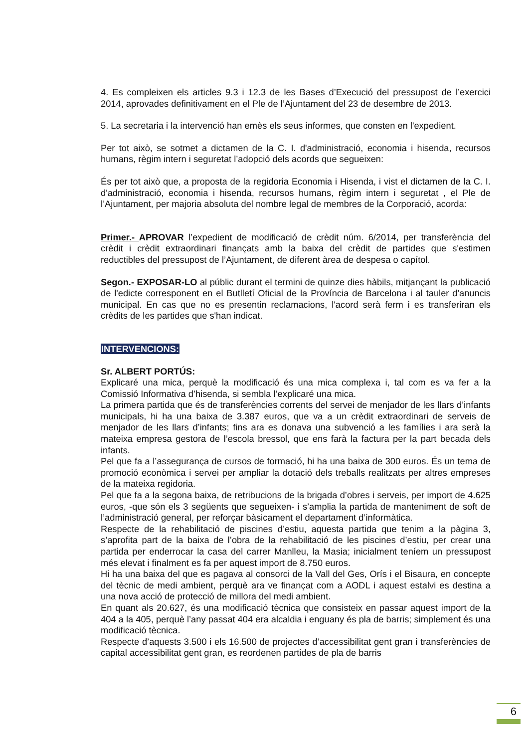4. Es compleixen els articles 9.3 i 12.3 de les Bases d’Execució del pressupost de l’exercici 2014, aprovades definitivament en el Ple de l’Ajuntament del 23 de desembre de 2013.
5. La secretaria i la intervenció han emès els seus informes, que consten en l'expedient.
Per tot això, se sotmet a dictamen de la C. I. d'administració, economia i hisenda, recursos humans, règim intern i seguretat l’adopció dels acords que segueixen:
És per tot això que, a proposta de la regidoria Economia i Hisenda, i vist el dictamen de la C. I. d'administració, economia i hisenda, recursos humans, règim intern i seguretat , el Ple de l’Ajuntament, per majoria absoluta del nombre legal de membres de la Corporació, acorda:
Primer.- APROVAR l’expedient de modificació de crèdit núm. 6/2014, per transferència del crèdit i crèdit extraordinari finançats amb la baixa del crèdit de partides que s'estimen reductibles del pressupost de l’Ajuntament, de diferent àrea de despesa o capítol.
Segon.- EXPOSAR-LO al públic durant el termini de quinze dies hàbils, mitjançant la publicació de l'edicte corresponent en el Butlletí Oficial de la Província de Barcelona i al tauler d'anuncis municipal. En cas que no es presentin reclamacions, l'acord serà ferm i es transferiran els crèdits de les partides que s'han indicat.
INTERVENCIONS:
Sr. ALBERT PORTÚS:
Explicaré una mica, perquè la modificació és una mica complexa i, tal com es va fer a la Comissió Informativa d’hisenda, si sembla l’explicaré una mica.
La primera partida que és de transferències corrents del servei de menjador de les llars d’infants municipals, hi ha una baixa de 3.387 euros, que va a un crèdit extraordinari de serveis de menjador de les llars d’infants; fins ara es donava una subvenció a les famílies i ara serà la mateixa empresa gestora de l’escola bressol, que ens farà la factura per la part becada dels infants.
Pel que fa a l’assegurança de cursos de formació, hi ha una baixa de 300 euros. És un tema de promoció econòmica i servei per ampliar la dotació dels treballs realitzats per altres empreses de la mateixa regidoria.
Pel que fa a la segona baixa, de retribucions de la brigada d’obres i serveis, per import de 4.625 euros, -que són els 3 següents que segueixen- i s’amplia la partida de manteniment de soft de l’administració general, per reforçar bàsicament el departament d’informàtica.
Respecte de la rehabilitació de piscines d’estiu, aquesta partida que tenim a la pàgina 3, s’aprofita part de la baixa de l’obra de la rehabilitació de les piscines d’estiu, per crear una partida per enderrocar la casa del carrer Manlleu, la Masia; inicialment teníem un pressupost més elevat i finalment es fa per aquest import de 8.750 euros.
Hi ha una baixa del que es pagava al consorci de la Vall del Ges, Orís i el Bisaura, en concepte del tècnic de medi ambient, perquè ara ve finançat com a AODL i aquest estalvi es destina a una nova acció de protecció de millora del medi ambient.
En quant als 20.627, és una modificació tècnica que consisteix en passar aquest import de la 404 a la 405, perquè l’any passat 404 era alcaldia i enguany és pla de barris; simplement és una modificació tècnica.
Respecte d’aquests 3.500 i els 16.500 de projectes d’accessibilitat gent gran i transferències de capital accessibilitat gent gran, es reordenen partides de pla de barris
6